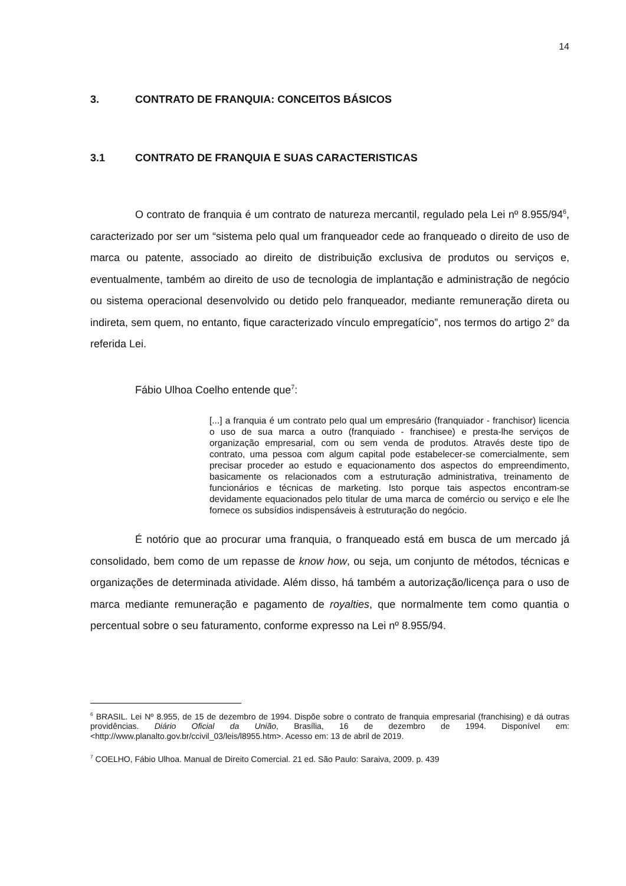14
3. CONTRATO DE FRANQUIA: CONCEITOS BÁSICOS
3.1 CONTRATO DE FRANQUIA E SUAS CARACTERISTICAS
O contrato de franquia é um contrato de natureza mercantil, regulado pela Lei nº 8.955/94<sup>6</sup>, caracterizado por ser um “sistema pelo qual um franqueador cede ao franqueado o direito de uso de marca ou patente, associado ao direito de distribuição exclusiva de produtos ou serviços e, eventualmente, também ao direito de uso de tecnologia de implantação e administração de negócio ou sistema operacional desenvolvido ou detido pelo franqueador, mediante remuneração direta ou indireta, sem quem, no entanto, fique caracterizado vínculo empregatício”, nos termos do artigo 2° da referida Lei.
Fábio Ulhoa Coelho entende que<sup>7</sup>:
[...] a franquia é um contrato pelo qual um empresário (franquiador - franchisor) licencia o uso de sua marca a outro (franquiado - franchisee) e presta-lhe serviços de organização empresarial, com ou sem venda de produtos. Através deste tipo de contrato, uma pessoa com algum capital pode estabelecer-se comercialmente, sem precisar proceder ao estudo e equacionamento dos aspectos do empreendimento, basicamente os relacionados com a estruturação administrativa, treinamento de funcionários e técnicas de marketing. Isto porque tais aspectos encontram-se devidamente equacionados pelo titular de uma marca de comércio ou serviço e ele lhe fornece os subsídios indispensáveis à estruturação do negócio.
É notório que ao procurar uma franquia, o franqueado está em busca de um mercado já consolidado, bem como de um repasse de know how, ou seja, um conjunto de métodos, técnicas e organizações de determinada atividade. Além disso, há também a autorização/licença para o uso de marca mediante remuneração e pagamento de royalties, que normalmente tem como quantia o percentual sobre o seu faturamento, conforme expresso na Lei nº 8.955/94.
<sup>6</sup> BRASIL. Lei Nº 8.955, de 15 de dezembro de 1994. Dispõe sobre o contrato de franquia empresarial (franchising) e dá outras providências. Diário Oficial da União, Brasília, 16 de dezembro de 1994. Disponível em: <http://www.planalto.gov.br/ccivil_03/leis/l8955.htm>. Acesso em: 13 de abril de 2019.
<sup>7</sup> COELHO, Fábio Ulhoa. Manual de Direito Comercial. 21 ed. São Paulo: Saraiva, 2009. p. 439